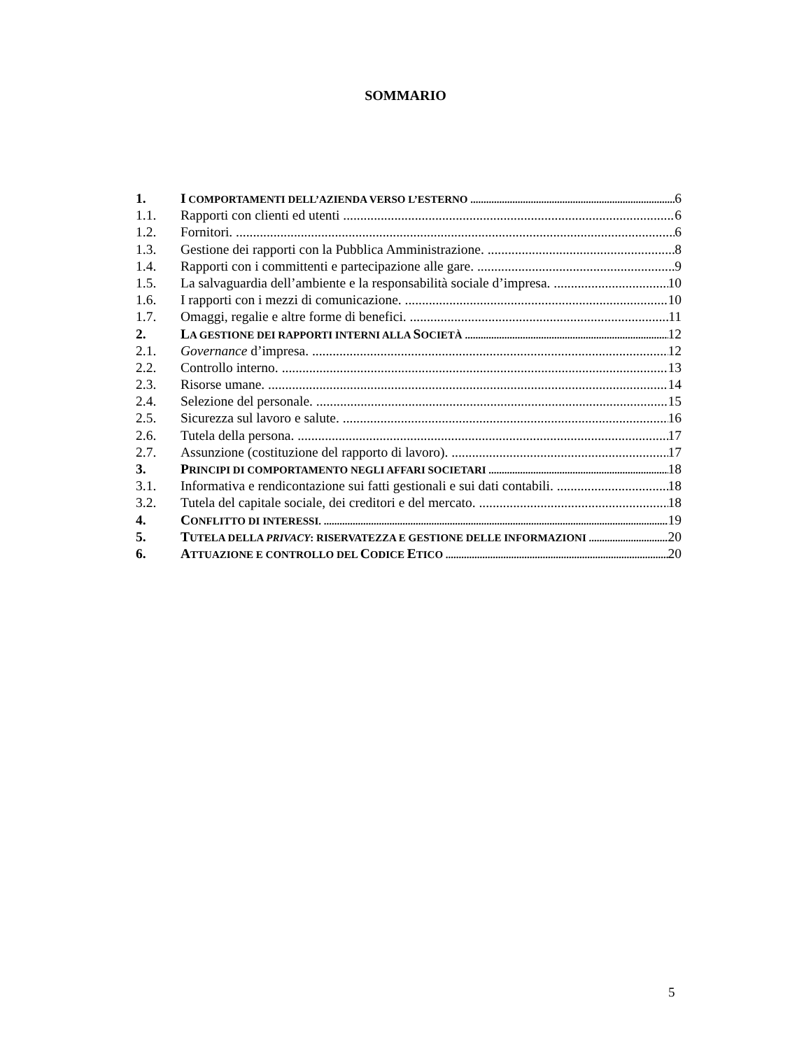SOMMARIO
1. I COMPORTAMENTI DELL’AZIENDA VERSO L’ESTERNO 6
1.1. Rapporti con clienti ed utenti 6
1.2. Fornitori. 6
1.3. Gestione dei rapporti con la Pubblica Amministrazione. 8
1.4. Rapporti con i committenti e partecipazione alle gare. 9
1.5. La salvaguardia dell’ambiente e la responsabilità sociale d’impresa. 10
1.6. I rapporti con i mezzi di comunicazione. 10
1.7. Omaggi, regalie e altre forme di benefici. 11
2. LA GESTIONE DEI RAPPORTI INTERNI ALLA SOCIETÀ 12
2.1. Governance d’impresa. 12
2.2. Controllo interno. 13
2.3. Risorse umane. 14
2.4. Selezione del personale. 15
2.5. Sicurezza sul lavoro e salute. 16
2.6. Tutela della persona. 17
2.7. Assunzione (costituzione del rapporto di lavoro). 17
3. PRINCIPI DI COMPORTAMENTO NEGLI AFFARI SOCIETARI 18
3.1. Informativa e rendicontazione sui fatti gestionali e sui dati contabili. 18
3.2. Tutela del capitale sociale, dei creditori e del mercato. 18
4. CONFLITTO DI INTERESSI. 19
5. TUTELA DELLA PRIVACY: RISERVATEZZA E GESTIONE DELLE INFORMAZIONI 20
6. ATTUAZIONE E CONTROLLO DEL CODICE ETICO 20
5